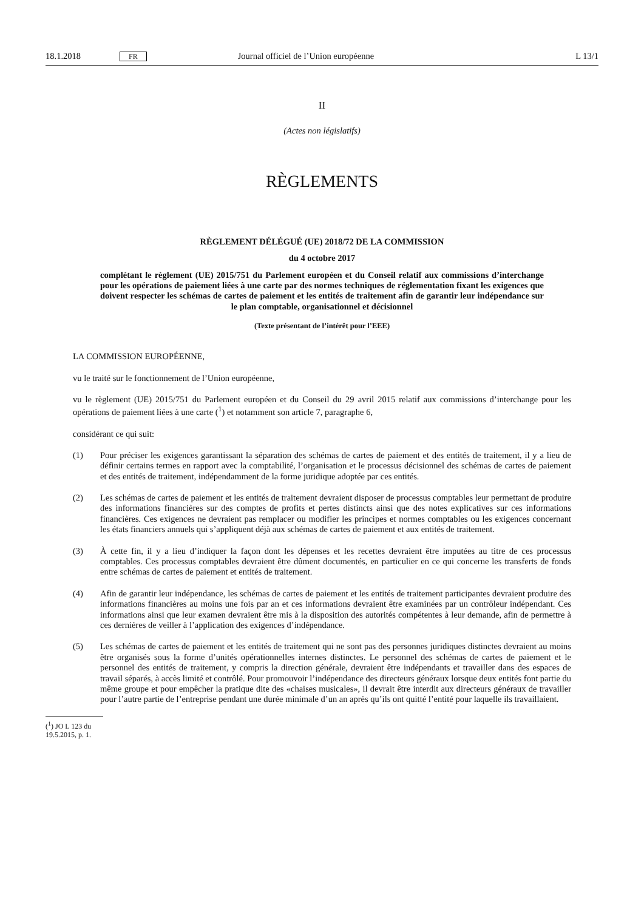18.1.2018 FR Journal officiel de l’Union européenne L 13/1
II
(Actes non législatifs)
RÈGLEMENTS
RÈGLEMENT DÉLÉGUÉ (UE) 2018/72 DE LA COMMISSION
du 4 octobre 2017
complétant le règlement (UE) 2015/751 du Parlement européen et du Conseil relatif aux commissions d’interchange pour les opérations de paiement liées à une carte par des normes techniques de réglementation fixant les exigences que doivent respecter les schémas de cartes de paiement et les entités de traitement afin de garantir leur indépendance sur le plan comptable, organisationnel et décisionnel
(Texte présentant de l’intérêt pour l’EEE)
LA COMMISSION EUROPÉENNE,
vu le traité sur le fonctionnement de l’Union européenne,
vu le règlement (UE) 2015/751 du Parlement européen et du Conseil du 29 avril 2015 relatif aux commissions d’inter­change pour les opérations de paiement liées à une carte (<sup>1</sup>) et notamment son article 7, paragraphe 6,
considérant ce qui suit:
(1) Pour préciser les exigences garantissant la séparation des schémas de cartes de paiement et des entités de traitement, il y a lieu de définir certains termes en rapport avec la comptabilité, l’organisation et le processus décisionnel des schémas de cartes de paiement et des entités de traitement, indépendamment de la forme juridique adoptée par ces entités.
(2) Les schémas de cartes de paiement et les entités de traitement devraient disposer de processus comptables leur permettant de produire des informations financières sur des comptes de profits et pertes distincts ainsi que des notes explicatives sur ces informations financières. Ces exigences ne devraient pas remplacer ou modifier les principes et normes comptables ou les exigences concernant les états financiers annuels qui s’appliquent déjà aux schémas de cartes de paiement et aux entités de traitement.
(3) À cette fin, il y a lieu d’indiquer la façon dont les dépenses et les recettes devraient être imputées au titre de ces processus comptables. Ces processus comptables devraient être dûment documentés, en particulier en ce qui concerne les transferts de fonds entre schémas de cartes de paiement et entités de traitement.
(4) Afin de garantir leur indépendance, les schémas de cartes de paiement et les entités de traitement participantes devraient produire des informations financières au moins une fois par an et ces informations devraient être examinées par un contrôleur indépendant. Ces informations ainsi que leur examen devraient être mis à la disposition des autorités compétentes à leur demande, afin de permettre à ces dernières de veiller à l’application des exigences d’indépendance.
(5) Les schémas de cartes de paiement et les entités de traitement qui ne sont pas des personnes juridiques distinctes devraient au moins être organisés sous la forme d’unités opérationnelles internes distinctes. Le personnel des schémas de cartes de paiement et le personnel des entités de traitement, y compris la direction générale, devraient être indépendants et travailler dans des espaces de travail séparés, à accès limité et contrôlé. Pour promouvoir l’indépendance des directeurs généraux lorsque deux entités font partie du même groupe et pour empêcher la pratique dite des «chaises musicales», il devrait être interdit aux directeurs généraux de travailler pour l’autre partie de l’entreprise pendant une durée minimale d’un an après qu’ils ont quitté l’entité pour laquelle ils travaillaient.
(<sup>1</sup>) JO L 123 du 19.5.2015, p. 1.